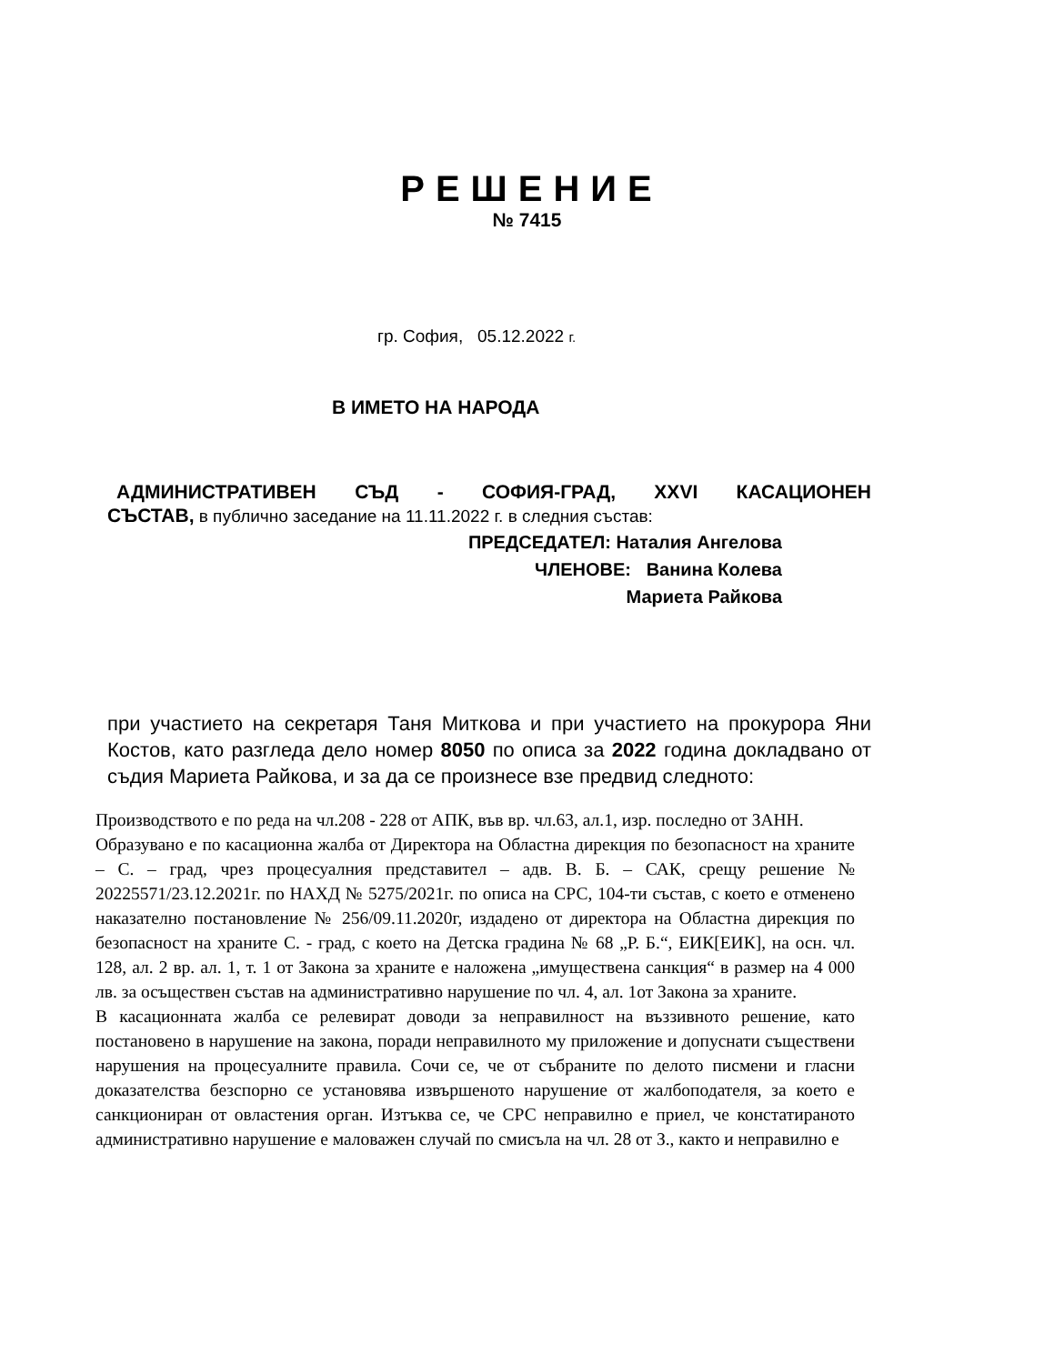РЕШЕНИЕ
№ 7415
гр. София, 05.12.2022 г.
В ИМЕТО НА НАРОДА
АДМИНИСТРАТИВЕН СЪД - СОФИЯ-ГРАД, XXVI КАСАЦИОНЕН
СЪСТАВ, в публично заседание на 11.11.2022 г. в следния състав:
ПРЕДСЕДАТЕЛ: Наталия Ангелова
ЧЛЕНОВЕ: Ванина Колева
Мариета Райкова
при участието на секретаря Таня Миткова и при участието на прокурора Яни Костов, като разгледа дело номер 8050 по описа за 2022 година докладвано от съдия Мариета Райкова, и за да се произнесе взе предвид следното:
Производството е по реда на чл.208 - 228 от АПК, във вр. чл.63, ал.1, изр. последно от ЗАНН.
Образувано е по касационна жалба от Директора на Областна дирекция по безопасност на храните – С. – град, чрез процесуалния представител – адв. В. Б. – САК, срещу решение № 20225571/23.12.2021г. по НАХД № 5275/2021г. по описа на СРС, 104-ти състав, с което е отменено наказателно постановление № 256/09.11.2020г, издадено от директора на Областна дирекция по безопасност на храните С. - град, с което на Детска градина № 68 „Р. Б.“, ЕИК[ЕИК], на осн. чл. 128, ал. 2 вр. ал. 1, т. 1 от Закона за храните е наложена „имуществена санкция“ в размер на 4 000 лв. за осъществен състав на административно нарушение по чл. 4, ал. 1от Закона за храните.
В касационната жалба се релевират доводи за неправилност на въззивното решение, като постановено в нарушение на закона, поради неправилното му приложение и допуснати съществени нарушения на процесуалните правила. Сочи се, че от събраните по делото писмени и гласни доказателства безспорно се установява извършеното нарушение от жалбоподателя, за което е санкциониран от овластения орган. Изтъква се, че СРС неправилно е приел, че констатираното административно нарушение е маловажен случай по смисъла на чл. 28 от З., както и неправилно е